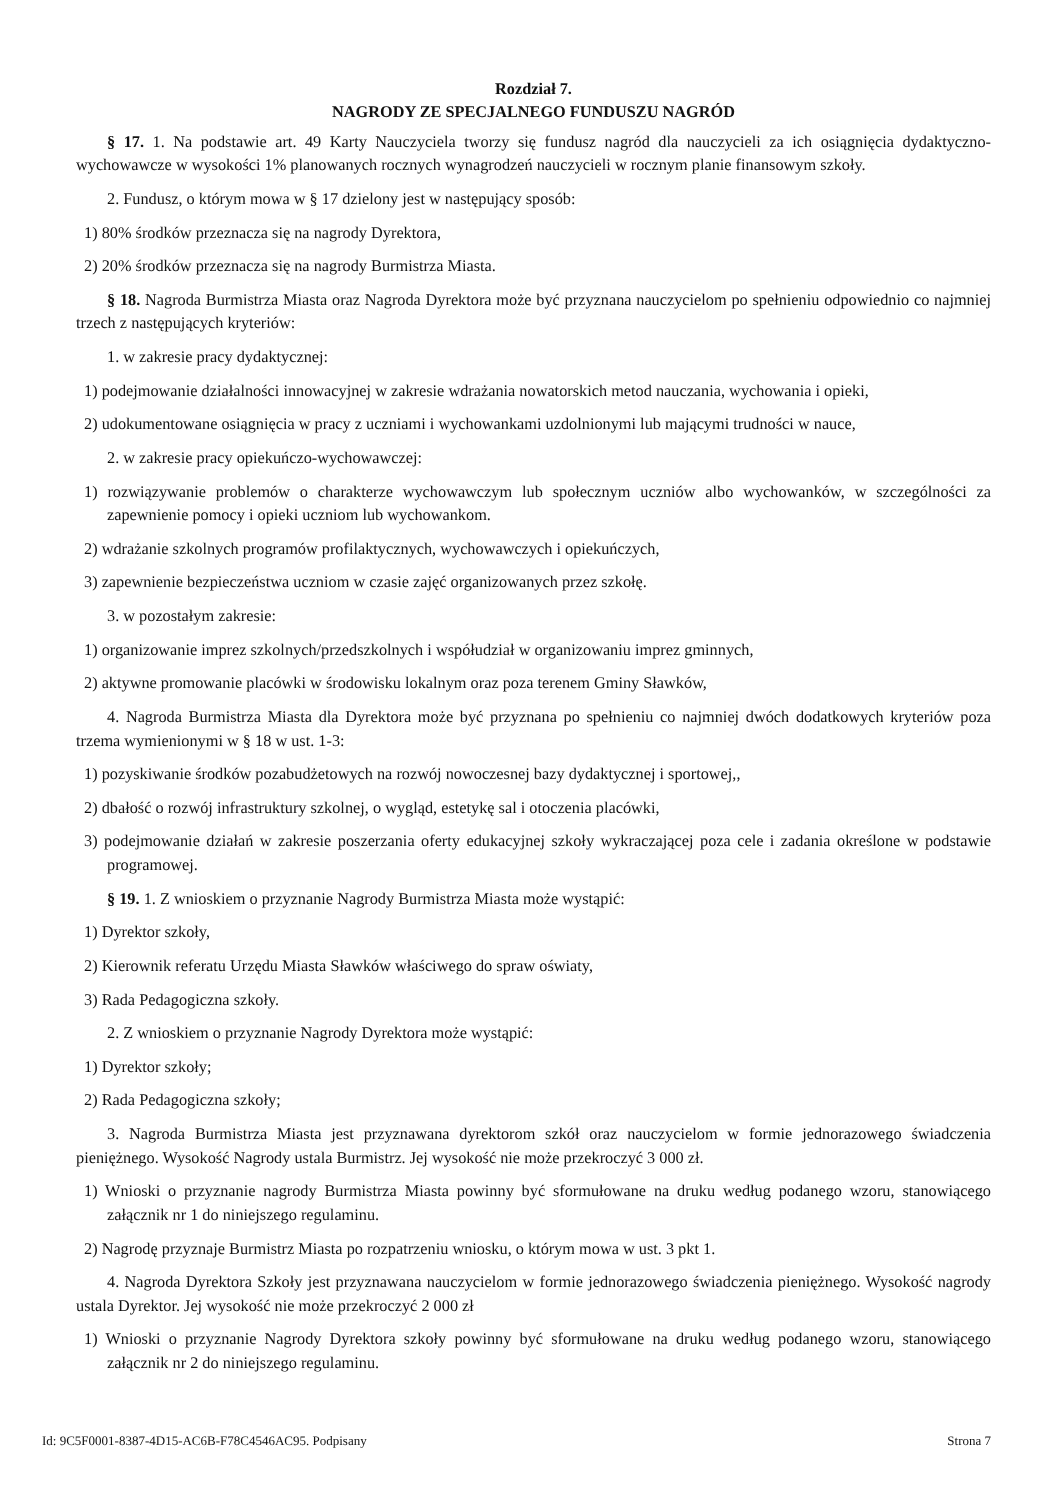Rozdział 7.
NAGRODY ZE SPECJALNEGO FUNDUSZU NAGRÓD
§ 17. 1. Na podstawie art. 49 Karty Nauczyciela tworzy się fundusz nagród dla nauczycieli za ich osiągnięcia dydaktyczno-wychowawcze w wysokości 1% planowanych rocznych wynagrodzeń nauczycieli w rocznym planie finansowym szkoły.
2. Fundusz, o którym mowa w § 17 dzielony jest w następujący sposób:
1) 80% środków przeznacza się na nagrody Dyrektora,
2) 20% środków przeznacza się na nagrody Burmistrza Miasta.
§ 18. Nagroda Burmistrza Miasta oraz Nagroda Dyrektora może być przyznana nauczycielom po spełnieniu odpowiednio co najmniej trzech z następujących kryteriów:
1. w zakresie pracy dydaktycznej:
1) podejmowanie działalności innowacyjnej w zakresie wdrażania nowatorskich metod nauczania, wychowania i opieki,
2) udokumentowane osiągnięcia w pracy z uczniami i wychowankami uzdolnionymi lub mającymi trudności w nauce,
2. w zakresie pracy opiekuńczo-wychowawczej:
1) rozwiązywanie problemów o charakterze wychowawczym lub społecznym uczniów albo wychowanków, w szczególności za zapewnienie pomocy i opieki uczniom lub wychowankom.
2) wdrażanie szkolnych programów profilaktycznych, wychowawczych i opiekuńczych,
3) zapewnienie bezpieczeństwa uczniom w czasie zajęć organizowanych przez szkołę.
3. w pozostałym zakresie:
1) organizowanie imprez szkolnych/przedszkolnych i współudział w organizowaniu imprez gminnych,
2) aktywne promowanie placówki w środowisku lokalnym oraz poza terenem Gminy Sławków,
4. Nagroda Burmistrza Miasta dla Dyrektora może być przyznana po spełnieniu co najmniej dwóch dodatkowych kryteriów poza trzema wymienionymi w § 18 w ust. 1-3:
1) pozyskiwanie środków pozabudżetowych na rozwój nowoczesnej bazy dydaktycznej i sportowej,,
2) dbałość o rozwój infrastruktury szkolnej, o wygląd, estetykę sal i otoczenia placówki,
3) podejmowanie działań w zakresie poszerzania oferty edukacyjnej szkoły wykraczającej poza cele i zadania określone w podstawie programowej.
§ 19. 1. Z wnioskiem o przyznanie Nagrody Burmistrza Miasta może wystąpić:
1) Dyrektor szkoły,
2) Kierownik referatu Urzędu Miasta Sławków właściwego do spraw oświaty,
3) Rada Pedagogiczna szkoły.
2. Z wnioskiem o przyznanie Nagrody Dyrektora może wystąpić:
1) Dyrektor szkoły;
2) Rada Pedagogiczna szkoły;
3. Nagroda Burmistrza Miasta jest przyznawana dyrektorom szkół oraz nauczycielom w formie jednorazowego świadczenia pieniężnego. Wysokość Nagrody ustala Burmistrz. Jej wysokość nie może przekroczyć 3 000 zł.
1) Wnioski o przyznanie nagrody Burmistrza Miasta powinny być sformułowane na druku według podanego wzoru, stanowiącego załącznik nr 1 do niniejszego regulaminu.
2) Nagrodę przyznaje Burmistrz Miasta po rozpatrzeniu wniosku, o którym mowa w ust. 3 pkt 1.
4. Nagroda Dyrektora Szkoły jest przyznawana nauczycielom w formie jednorazowego świadczenia pieniężnego. Wysokość nagrody ustala Dyrektor. Jej wysokość nie może przekroczyć 2 000 zł
1) Wnioski o przyznanie Nagrody Dyrektora szkoły powinny być sformułowane na druku według podanego wzoru, stanowiącego załącznik nr 2 do niniejszego regulaminu.
Id: 9C5F0001-8387-4D15-AC6B-F78C4546AC95. Podpisany Strona 7